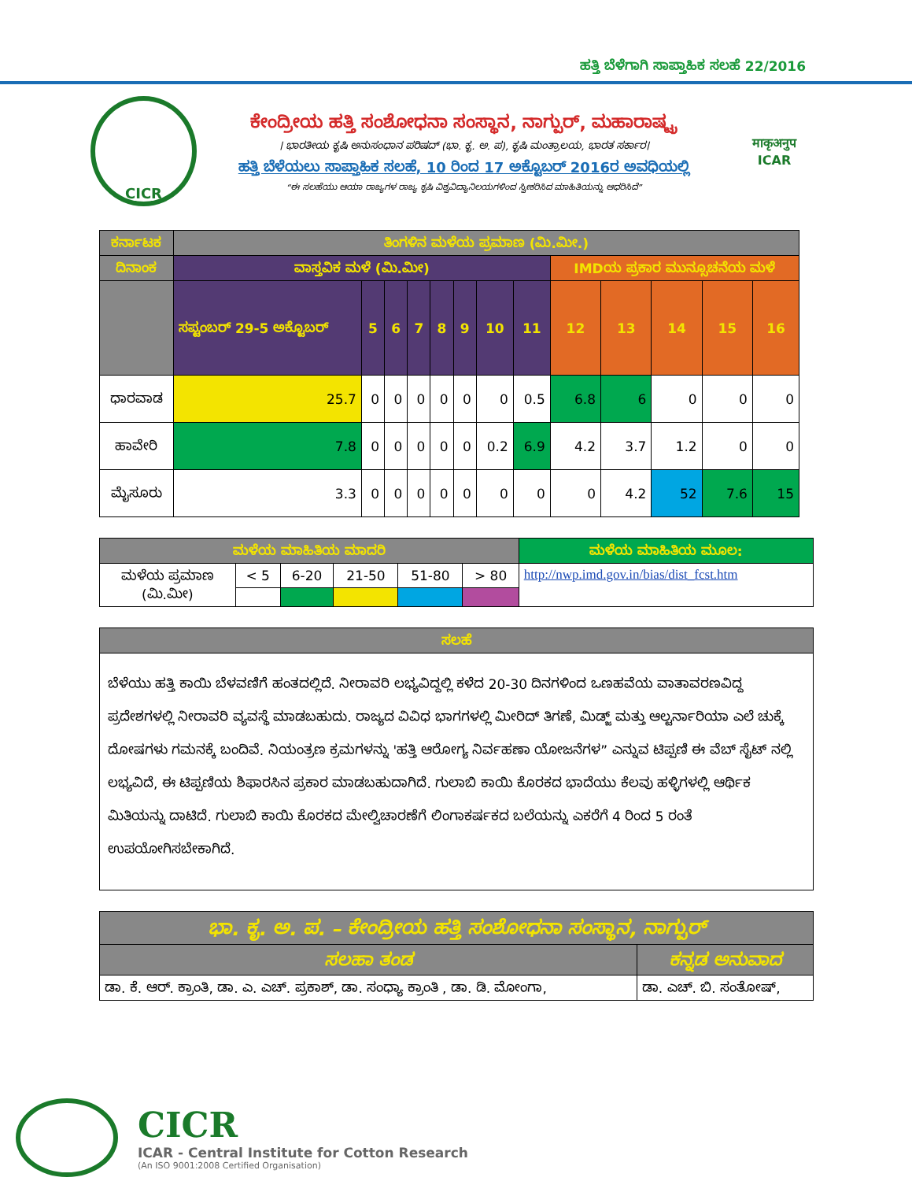ಹತ್ತಿ ಬೆಳೆಗಾಗಿ ಸಾಪ್ತಾಹಿಕ ಸಲಹೆ 22/2016
CICR
ಕೇಂದ್ರೀಯ ಹತ್ತಿ ಸಂಶೋಧನಾ ಸಂಸ್ಥಾನ, ನಾಗ್ಪುರ್, ಮಹಾರಾಷ್ಟ್ರ
। ಭಾರತೀಯ ಕೃಷಿ ಅನುಸಂಧಾನ ಪರಿಷದ್ (ಭಾ. ಕೃ. ಅ. ಪ), ಕೃಷಿ ಮಂತ್ರಾಲಯ, ಭಾರತ ಸರ್ಕಾರ।
ಹತ್ತಿ ಬೆಳೆಯಲು ಸಾಪ್ತಾಹಿಕ ಸಲಹೆ, 10 ರಿಂದ 17 ಅಕ್ಟೊಬರ್ 2016ರ ಅವಧಿಯಲ್ಲಿ
“ಈ ಸಲಹೆಯು ಆಯಾ ರಾಜ್ಯಗಳ ರಾಜ್ಯ ಕೃಷಿ ವಿಶ್ವವಿದ್ಯಾನಿಲಯಗಳಿಂದ ಸ್ವೀಕರಿಸಿದ ಮಾಹಿತಿಯನ್ನು ಆಧರಿಸಿದೆ”
माकृअनुप
ICAR
| ಕರ್ನಾಟಕ | ತಿಂಗಳಿನ ಮಳೆಯ ಪ್ರಮಾಣ (ಮಿ.ಮೀ.) | | | | | | | | | | | | |
| --- | --- | --- | --- | --- | --- | --- | --- | --- | --- | --- | --- | --- | --- |
| ದಿನಾಂಕ | ವಾಸ್ತವಿಕ ಮಳೆ (ಮಿ.ಮೀ) | | | | | | | | IMDಯ ಪ್ರಕಾರ ಮುನ್ಸೂಚನೆಯ ಮಳೆ | | | | |
| | ಸಪ್ಟಂಬರ್ 29-5 ಅಕ್ಟೊಬರ್ | 5 | 6 | 7 | 8 | 9 | 10 | 11 | 12 | 13 | 14 | 15 | 16 |
| ಧಾರವಾಡ | 25.7 | 0 | 0 | 0 | 0 | 0 | 0 | 0.5 | 6.8 | 6 | 0 | 0 | 0 |
| ಹಾವೇರಿ | 7.8 | 0 | 0 | 0 | 0 | 0 | 0.2 | 6.9 | 4.2 | 3.7 | 1.2 | 0 | 0 |
| ಮೈಸೂರು | 3.3 | 0 | 0 | 0 | 0 | 0 | 0 | 0 | 0 | 4.2 | 52 | 7.6 | 15 |
| ಮಳೆಯ ಮಾಹಿತಿಯ ಮಾದರಿ | | | | | | ಮಳೆಯ ಮಾಹಿತಿಯ ಮೂಲ: |
| --- | --- | --- | --- | --- | --- | --- |
| ಮಳೆಯ ಪ್ರಮಾಣ (ಮಿ.ಮೀ) | < 5 | 6-20 | 21-50 | 51-80 | > 80 | http://nwp.imd.gov.in/bias/dist_fcst.htm |
| ಸಲಹೆ |
| --- |
| ಬೆಳೆಯು ಹತ್ತಿ ಕಾಯಿ ಬೆಳವಣಿಗೆ ಹಂತದಲ್ಲಿದೆ. ನೀರಾವರಿ ಲಭ್ಯವಿದ್ದಲ್ಲಿ ಕಳೆದ 20-30 ದಿನಗಳಿಂದ ಒಣಹವೆಯ ವಾತಾವರಣವಿದ್ದ ಪ್ರದೇಶಗಳಲ್ಲಿ ನೀರಾವರಿ ವ್ಯವಸ್ಥೆ ಮಾಡಬಹುದು. ರಾಜ್ಯದ ವಿವಿಧ ಭಾಗಗಳಲ್ಲಿ ಮೀರಿದ್ ತಿಗಣೆ, ಮಿಡ್ಜ್ ಮತ್ತು ಆಲ್ಟರ್ನಾರಿಯಾ ಎಲೆ ಚುಕ್ಕೆ ದೋಷಗಳು ಗಮನಕ್ಕೆ ಬಂದಿವೆ. ನಿಯಂತ್ರಣ ಕ್ರಮಗಳನ್ನು 'ಹತ್ತಿ ಆರೋಗ್ಯ ನಿರ್ವಹಣಾ ಯೋಜನೆಗಳ” ಎನ್ನುವ ಟಿಪ್ಪಣಿ ಈ ವೆಬ್ ಸೈಟ್ ನಲ್ಲಿ ಲಭ್ಯವಿದೆ, ಈ ಟಿಪ್ಪಣಿಯ ಶಿಫಾರಸಿನ ಪ್ರಕಾರ ಮಾಡಬಹುದಾಗಿದೆ. ಗುಲಾಬಿ ಕಾಯಿ ಕೊರಕದ ಭಾದೆಯು ಕೆಲವು ಹಳ್ಳಿಗಳಲ್ಲಿ ಆರ್ಥಿಕ ಮಿತಿಯನ್ನು ದಾಟಿದೆ. ಗುಲಾಬಿ ಕಾಯಿ ಕೊರಕದ ಮೇಲ್ವಿಚಾರಣೆಗೆ ಲಿಂಗಾಕರ್ಷಕದ ಬಲೆಯನ್ನು ಎಕರೆಗೆ 4 ರಿಂದ 5 ರಂತೆ ಉಪಯೋಗಿಸಬೇಕಾಗಿದೆ. |
| ಭಾ. ಕೃ. ಅ. ಪ. – ಕೇಂದ್ರೀಯ ಹತ್ತಿ ಸಂಶೋಧನಾ ಸಂಸ್ಥಾನ, ನಾಗ್ಪುರ್ | |
| --- | --- |
| ಸಲಹಾ ತಂಡ | ಕನ್ನಡ ಅನುವಾದ |
| ಡಾ. ಕೆ. ಆರ್. ಕ್ರಾಂತಿ, ಡಾ. ಎ. ಎಚ್. ಪ್ರಕಾಶ್, ಡಾ. ಸಂಧ್ಯಾ ಕ್ರಾಂತಿ , ಡಾ. ಡಿ. ಮೋಂಗಾ, | ಡಾ. ಎಚ್. ಬಿ. ಸಂತೋಷ್, |
CICR
ICAR - Central Institute for Cotton Research
(An ISO 9001:2008 Certified Organisation)